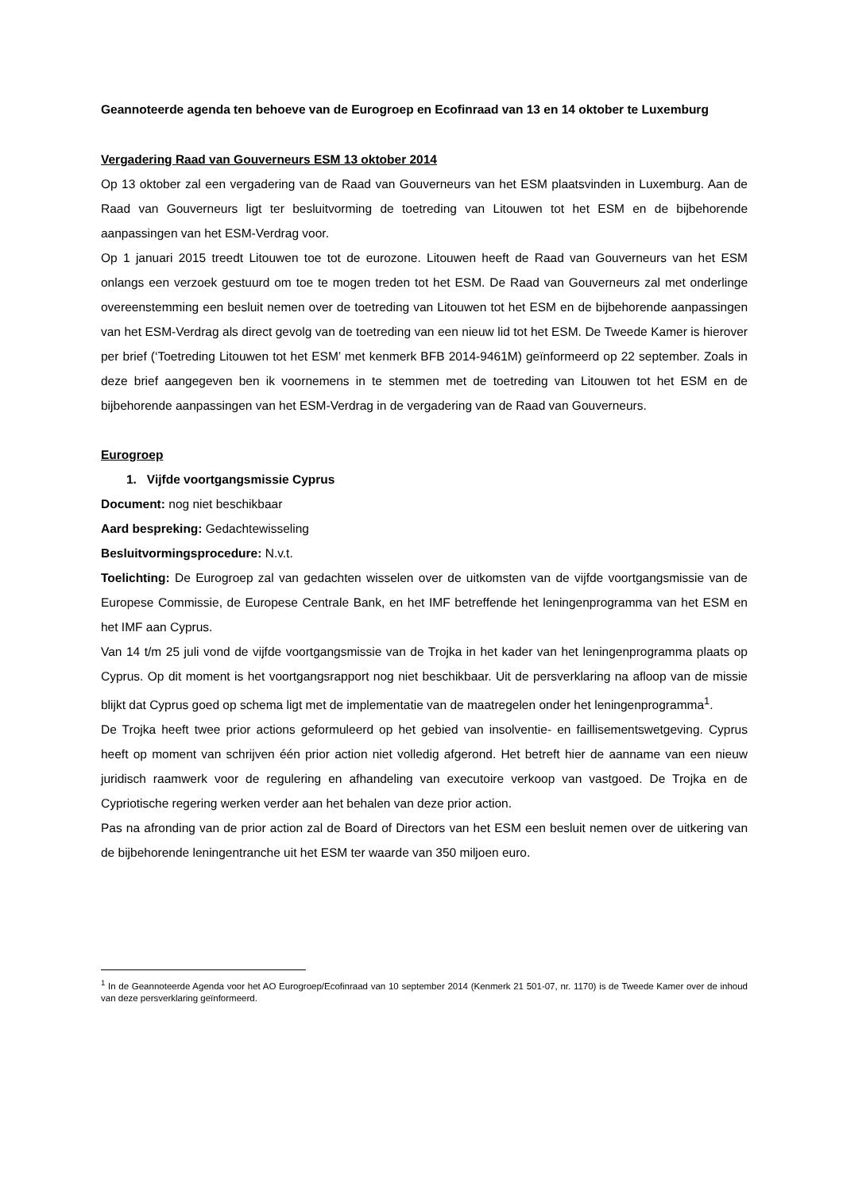Geannoteerde agenda ten behoeve van de Eurogroep en Ecofinraad van 13 en 14 oktober te Luxemburg
Vergadering Raad van Gouverneurs ESM 13 oktober 2014
Op 13 oktober zal een vergadering van de Raad van Gouverneurs van het ESM plaatsvinden in Luxemburg. Aan de Raad van Gouverneurs ligt ter besluitvorming de toetreding van Litouwen tot het ESM en de bijbehorende aanpassingen van het ESM-Verdrag voor.
Op 1 januari 2015 treedt Litouwen toe tot de eurozone. Litouwen heeft de Raad van Gouverneurs van het ESM onlangs een verzoek gestuurd om toe te mogen treden tot het ESM. De Raad van Gouverneurs zal met onderlinge overeenstemming een besluit nemen over de toetreding van Litouwen tot het ESM en de bijbehorende aanpassingen van het ESM-Verdrag als direct gevolg van de toetreding van een nieuw lid tot het ESM. De Tweede Kamer is hierover per brief (‘Toetreding Litouwen tot het ESM’ met kenmerk BFB 2014-9461M) geïnformeerd op 22 september. Zoals in deze brief aangegeven ben ik voornemens in te stemmen met de toetreding van Litouwen tot het ESM en de bijbehorende aanpassingen van het ESM-Verdrag in de vergadering van de Raad van Gouverneurs.
Eurogroep
1. Vijfde voortgangsmissie Cyprus
Document: nog niet beschikbaar
Aard bespreking: Gedachtewisseling
Besluitvormingsprocedure: N.v.t.
Toelichting: De Eurogroep zal van gedachten wisselen over de uitkomsten van de vijfde voortgangsmissie van de Europese Commissie, de Europese Centrale Bank, en het IMF betreffende het leningenprogramma van het ESM en het IMF aan Cyprus.
Van 14 t/m 25 juli vond de vijfde voortgangsmissie van de Trojka in het kader van het leningenprogramma plaats op Cyprus. Op dit moment is het voortgangsrapport nog niet beschikbaar. Uit de persverklaring na afloop van de missie blijkt dat Cyprus goed op schema ligt met de implementatie van de maatregelen onder het leningenprogramma<sup>1</sup>.
De Trojka heeft twee prior actions geformuleerd op het gebied van insolventie- en faillisementswetgeving. Cyprus heeft op moment van schrijven één prior action niet volledig afgerond. Het betreft hier de aanname van een nieuw juridisch raamwerk voor de regulering en afhandeling van executoire verkoop van vastgoed. De Trojka en de Cypriotische regering werken verder aan het behalen van deze prior action.
Pas na afronding van de prior action zal de Board of Directors van het ESM een besluit nemen over de uitkering van de bijbehorende leningentranche uit het ESM ter waarde van 350 miljoen euro.
<sup>1</sup> In de Geannoteerde Agenda voor het AO Eurogroep/Ecofinraad van 10 september 2014 (Kenmerk 21 501-07, nr. 1170) is de Tweede Kamer over de inhoud van deze persverklaring geïnformeerd.